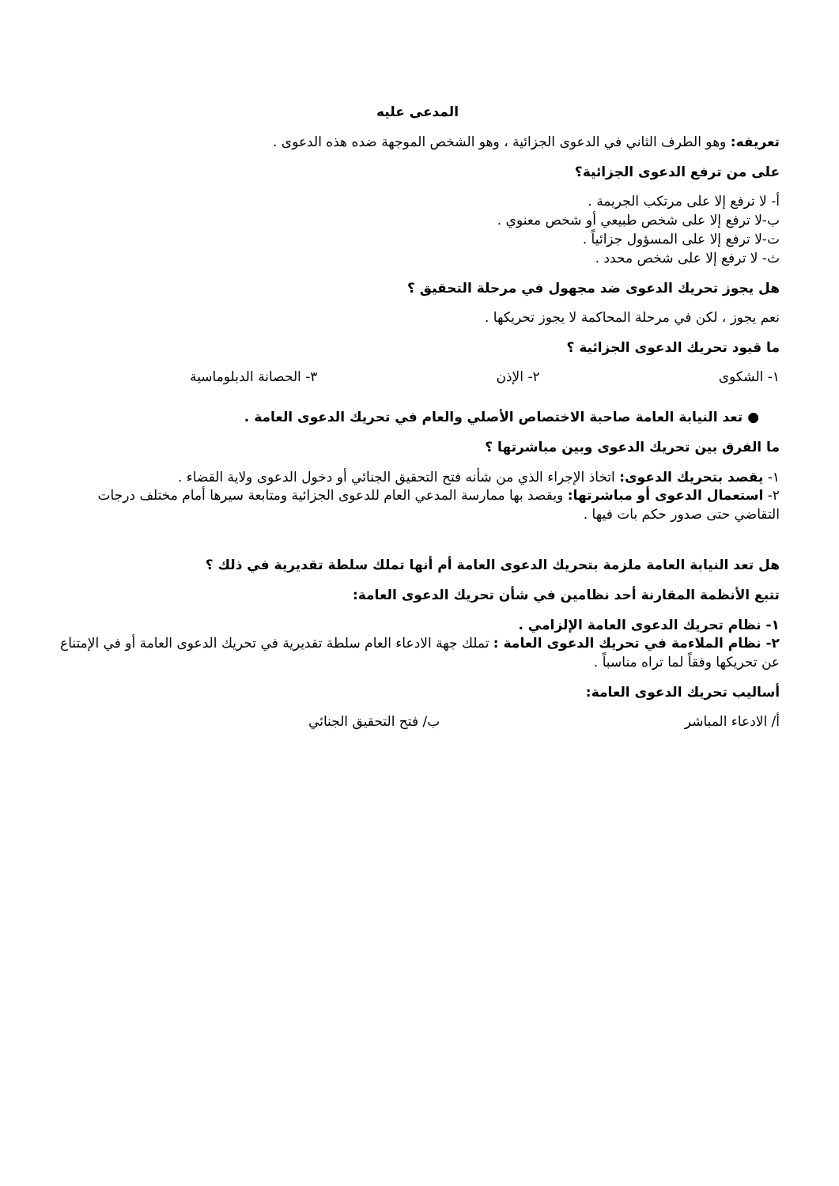المدعى عليه
تعريفه: وهو الطرف الثاني في الدعوى الجزائية ، وهو الشخص الموجهة ضده هذه الدعوى .
على من ترفع الدعوى الجزائية؟
أ- لا ترفع إلا على مرتكب الجريمة .
ب-لا ترفع إلا على شخص طبيعي أو شخص معنوي .
ت-لا ترفع إلا على المسؤول جزائياً .
ث- لا ترفع إلا على شخص محدد .
هل يجوز تحريك الدعوى ضد مجهول في مرحلة التحقيق ؟
نعم يجوز ، لكن في مرحلة المحاكمة لا يجوز تحريكها .
ما قيود تحريك الدعوى الجزائية ؟
١- الشكوى ٢- الإذن ٣- الحصانة الدبلوماسية
● تعد النيابة العامة صاحبة الاختصاص الأصلي والعام في تحريك الدعوى العامة .
ما الفرق بين تحريك الدعوى وبين مباشرتها ؟
١- يقصد بتحريك الدعوى: اتخاذ الإجراء الذي من شأنه فتح التحقيق الجنائي أو دخول الدعوى ولاية القضاء .
٢- استعمال الدعوى أو مباشرتها: ويقصد بها ممارسة المدعي العام للدعوى الجزائية ومتابعة سيرها أمام مختلف درجات التقاضي حتى صدور حكم بات فيها .
هل تعد النيابة العامة ملزمة بتحريك الدعوى العامة أم أنها تملك سلطة تقديرية في ذلك ؟
تتبع الأنظمة المقارنة أحد نظامين في شأن تحريك الدعوى العامة:
١- نظام تحريك الدعوى العامة الإلزامي .
٢- نظام الملاءمة في تحريك الدعوى العامة : تملك جهة الادعاء العام سلطة تقديرية في تحريك الدعوى العامة أو في الإمتناع عن تحريكها وفقاً لما تراه مناسباً .
أساليب تحريك الدعوى العامة:
أ/ الادعاء المباشر ب/ فتح التحقيق الجنائي